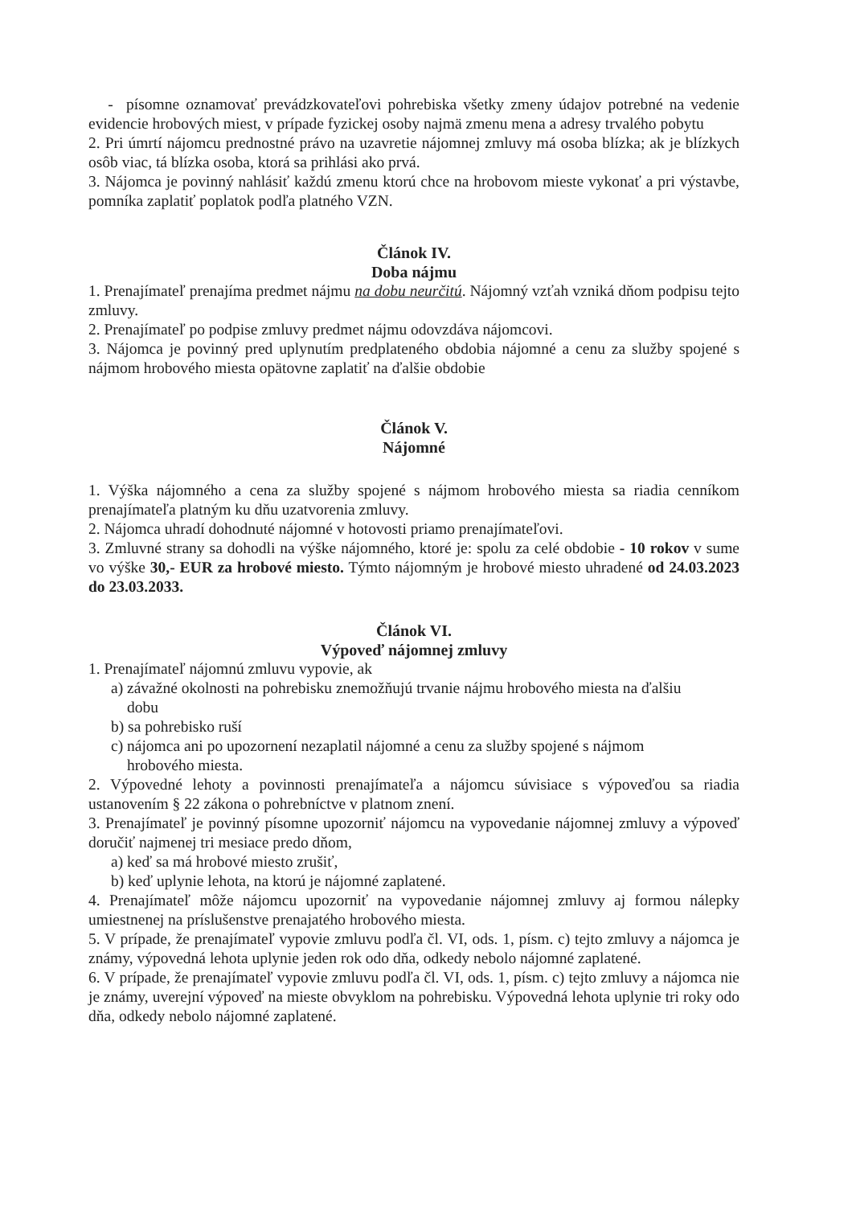- písomne oznamovať prevádzkovateľovi pohrebiska všetky zmeny údajov potrebné na vedenie evidencie hrobových miest, v prípade fyzickej osoby najmä zmenu mena a adresy trvalého pobytu
2. Pri úmrtí nájomcu prednostné právo na uzavretie nájomnej zmluvy má osoba blízka; ak je blízkych osôb viac, tá blízka osoba, ktorá sa prihlási ako prvá.
3. Nájomca je povinný nahlásiť každú zmenu ktorú chce na hrobovom mieste vykonať a pri výstavbe, pomníka zaplatiť poplatok podľa platného VZN.
Článok IV.
Doba nájmu
1. Prenajímateľ prenajíma predmet nájmu na dobu neurčitú. Nájomný vzťah vzniká dňom podpisu tejto zmluvy.
2. Prenajímateľ po podpise zmluvy predmet nájmu odovzdáva nájomcovi.
3. Nájomca je povinný pred uplynutím predplateného obdobia nájomné a cenu za služby spojené s nájmom hrobového miesta opätovne zaplatiť na ďalšie obdobie
Článok V.
Nájomné
1. Výška nájomného a cena za služby spojené s nájmom hrobového miesta sa riadia cenníkom prenajímateľa platným ku dňu uzatvorenia zmluvy.
2. Nájomca uhradí dohodnuté nájomné v hotovosti priamo prenajímateľovi.
3. Zmluvné strany sa dohodli na výške nájomného, ktoré je: spolu za celé obdobie - 10 rokov v sume vo výške 30,- EUR za hrobové miesto. Týmto nájomným je hrobové miesto uhradené od 24.03.2023 do 23.03.2033.
Článok VI.
Výpoveď nájomnej zmluvy
1. Prenajímateľ nájomnú zmluvu vypovie, ak
a) závažné okolnosti na pohrebisku znemožňujú trvanie nájmu hrobového miesta na ďalšiu
dobu
b) sa pohrebisko ruší
c) nájomca ani po upozornení nezaplatil nájomné a cenu za služby spojené s nájmom
hrobového miesta.
2. Výpovedné lehoty a povinnosti prenajímateľa a nájomcu súvisiace s výpoveďou sa riadia ustanovením § 22 zákona o pohrebníctve v platnom znení.
3. Prenajímateľ je povinný písomne upozorniť nájomcu na vypovedanie nájomnej zmluvy a výpoveď doručiť najmenej tri mesiace predo dňom,
a) keď sa má hrobové miesto zrušiť,
b) keď uplynie lehota, na ktorú je nájomné zaplatené.
4. Prenajímateľ môže nájomcu upozorniť na vypovedanie nájomnej zmluvy aj formou nálepky umiestnenej na príslušenstve prenajatého hrobového miesta.
5. V prípade, že prenajímateľ vypovie zmluvu podľa čl. VI, ods. 1, písm. c) tejto zmluvy a nájomca je známy, výpovedná lehota uplynie jeden rok odo dňa, odkedy nebolo nájomné zaplatené.
6. V prípade, že prenajímateľ vypovie zmluvu podľa čl. VI, ods. 1, písm. c) tejto zmluvy a nájomca nie je známy, uverejní výpoveď na mieste obvyklom na pohrebisku. Výpovedná lehota uplynie tri roky odo dňa, odkedy nebolo nájomné zaplatené.